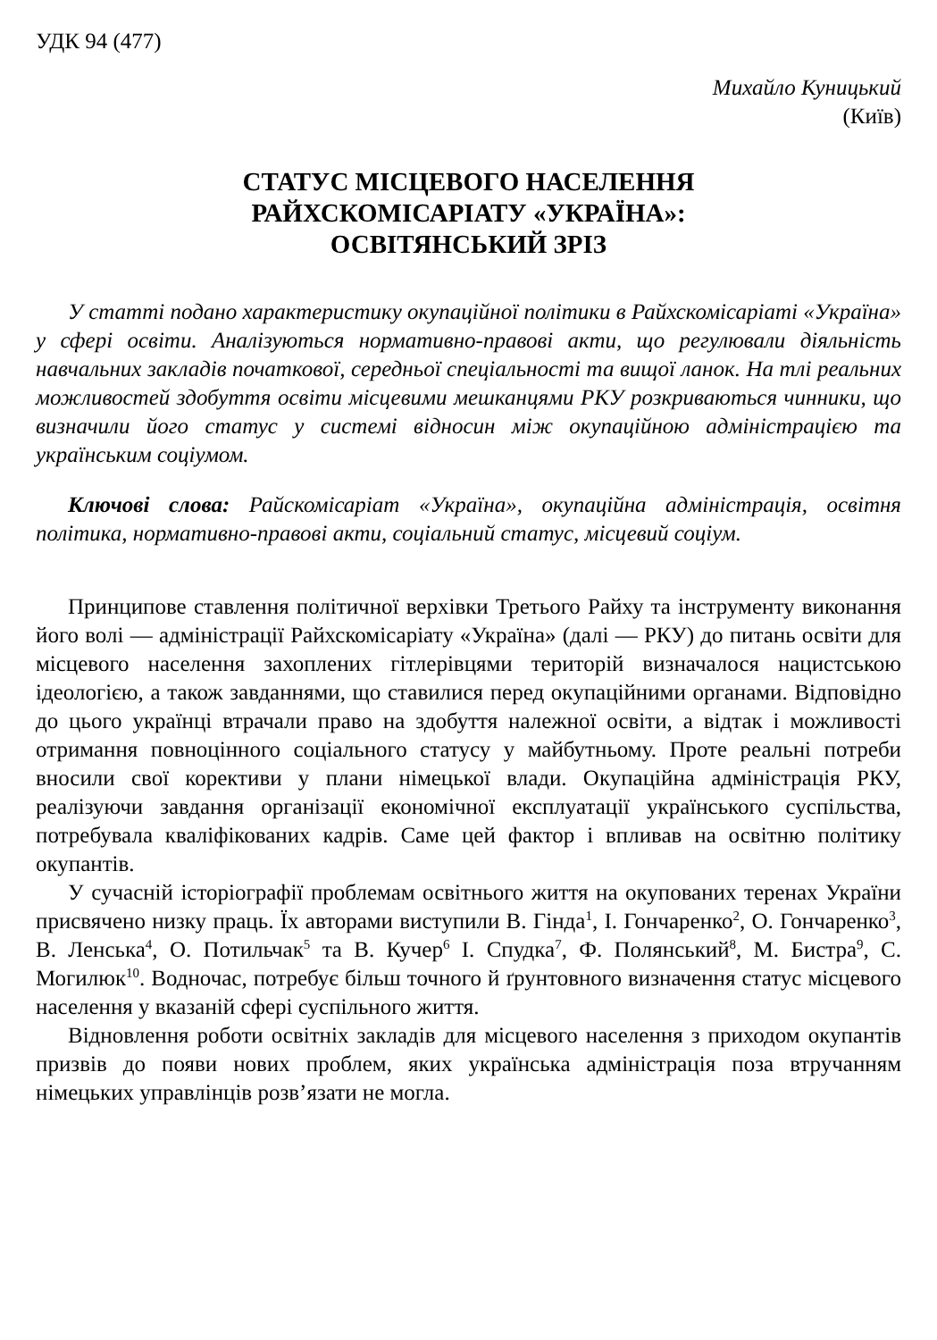УДК 94 (477)
Михайло Куницький
(Київ)
СТАТУС МІСЦЕВОГО НАСЕЛЕННЯ
РАЙХСКОМІСАРІАТУ «УКРАЇНА»:
ОСВІТЯНСЬКИЙ ЗРІЗ
У статті подано характеристику окупаційної політики в Райхс­комісаріаті «Україна» у сфері освіти. Аналізуються нормативно-правові акти, що регулювали діяльність навчальних закладів початкової, серед­ньої спеціальності та вищої ланок. На тлі реальних можливостей здобуття освіти місцевими мешканцями РКУ розкриваються чинники, що визначили його статус у системі відносин між окупаційною адмі­ністрацією та українським соціумом.
Ключові слова: Райскомісаріат «Україна», окупаційна адміністрація, освітня політика, нормативно-правові акти, соціальний статус, міс­цевий соціум.
Принципове ставлення політичної верхівки Третього Райху та інст­рументу виконання його волі — адміністрації Райхскомісаріату «Укра­їна» (далі — РКУ) до питань освіти для місцевого населення захоплених гітлерівцями територій визначалося нацистською ідеологією, а також завданнями, що ставилися перед окупаційними органами. Відповідно до цього українці втрачали право на здобуття належної освіти, а відтак і можливості отримання повноцінного соціального статусу у майбутньому. Проте реальні потреби вносили свої корективи у плани німецької влади. Окупаційна адміністрація РКУ, реалізуючи завдання організації еконо­мічної експлуатації українського суспільства, потребувала кваліфікова­них кадрів. Саме цей фактор і впливав на освітню політику окупантів.
У сучасній історіографії проблемам освітнього життя на окупованих теренах України присвячено низку праць. Їх авторами виступили В. Гінда<sup>1</sup>, І. Гончаренко<sup>2</sup>, О. Гончаренко<sup>3</sup>, В. Ленська<sup>4</sup>, О. Потильчак<sup>5</sup> та В. Кучер<sup>6</sup> І. Спудка<sup>7</sup>, Ф. Полянський<sup>8</sup>, М. Бистра<sup>9</sup>, С. Могилюк<sup>10</sup>. Водно­час, потребує більш точного й ґрунтовного визначення статус місцевого населення у вказаній сфері суспільного життя.
Відновлення роботи освітніх закладів для місцевого населення з при­ходом окупантів призвів до появи нових проблем, яких українська адмі­ністрація поза втручанням німецьких управлінців розв’язати не могла.